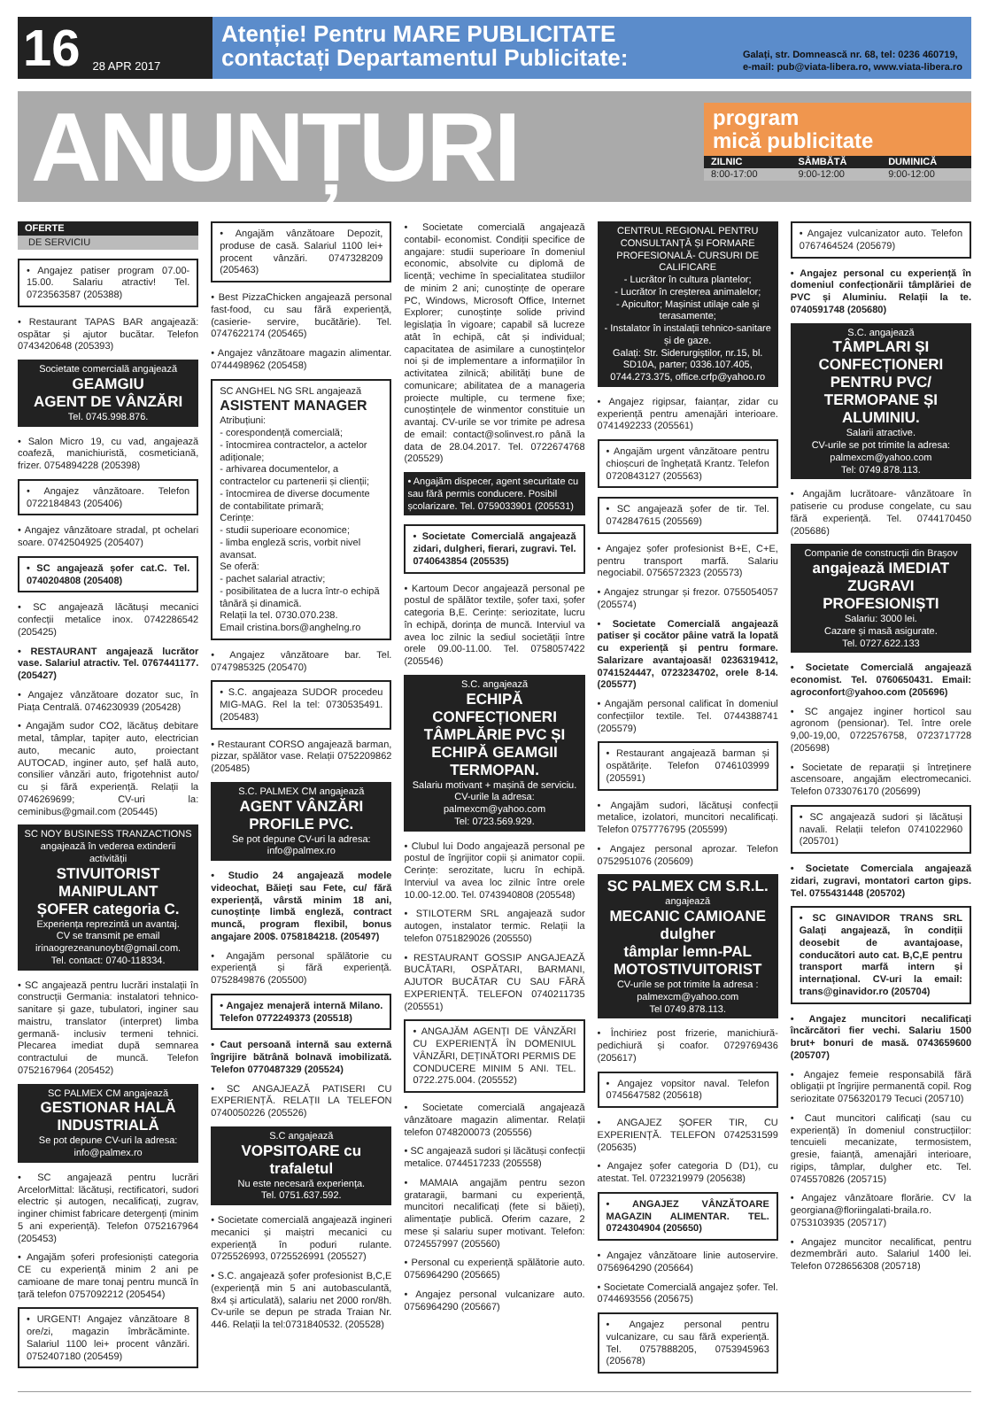16 28 APR 2017
Atenție! Pentru MARE PUBLICITATE
contactați Departamentul Publicitate:
Galați, str. Domnească nr. 68, tel: 0236 460719,
e-mail: pub@viata-libera.ro, www.viata-libera.ro
ANUNȚURI
program
mică publicitate
| ZILNIC | SÂMBĂTĂ | DUMINICĂ |
| --- | --- | --- |
| 8:00-17:00 | 9:00-12:00 | 9:00-12:00 |
OFERTE
DE SERVICIU
• Angajez patiser program 07.00-15.00. Salariu atractiv! Tel. 0723563587 (205388)
• Restaurant TAPAS BAR angajează: ospătar și ajutor bucătar. Telefon 0743420648 (205393)
Societate comercială angajează
GEAMGIU
AGENT DE VÂNZĂRI
Tel. 0745.998.876.
• Salon Micro 19, cu vad, angajează coafeză, manichiuristă, cosmeticiană, frizer. 0754894228 (205398)
• Angajez vânzătoare. Telefon 0722184843 (205406)
• Angajez vânzătoare stradal, pt ochelari soare. 0742504925 (205407)
• SC angajează șofer cat.C. Tel. 0740204808 (205408)
• SC angajează lăcătuși mecanici confecții metalice inox. 0742286542 (205425)
• RESTAURANT angajează lucrător vase. Salariul atractiv. Tel. 0767441177. (205427)
• Angajez vânzătoare dozator suc, în Piața Centrală. 0746230939 (205428)
• Angajăm sudor CO2, lăcătuș debitare metal, tâmplar, tapițer auto, electrician auto, mecanic auto, proiectant AUTOCAD, inginer auto, șef hală auto, consilier vânzări auto, frigotehnist auto/ cu și fără experiență. Relații la 0746269699; CV-uri la: ceminibus@gmail.com (205445)
SC NOY BUSINESS TRANZACTIONS angajează în vederea extinderii activității
STIVUITORIST
MANIPULANT
ȘOFER categoria C.
Experiența reprezintă un avantaj.
CV se transmit pe email irinaogrezeanunoybt@gmail.com.
Tel. contact: 0740-118334.
• SC angajează pentru lucrări instalații în construcții Germania: instalatori tehnico- sanitare și gaze, tubulatori, inginer sau maistru, translator (interpret) limba germană- inclusiv termeni tehnici. Plecarea imediat după semnarea contractului de muncă. Telefon 0752167964 (205452)
SC PALMEX CM angajează
GESTIONAR HALĂ INDUSTRIALĂ
Se pot depune CV-uri la adresa: info@palmex.ro
• SC angajează pentru lucrări ArcelorMittal: lăcătuși, rectificatori, sudori electric și autogen, necalificați, zugrav, inginer chimist fabricare detergenți (minim 5 ani experiență). Telefon 0752167964 (205453)
• Angajăm șoferi profesioniști categoria CE cu experiență minim 2 ani pe camioane de mare tonaj pentru muncă în țară telefon 0757092212 (205454)
• URGENT! Angajez vânzătoare 8 ore/zi, magazin îmbrăcăminte. Salariul 1100 lei+ procent vânzări. 0752407180 (205459)
• Angajăm vânzătoare Depozit, produse de casă. Salariul 1100 lei+ procent vânzări. 0747328209 (205463)
• Best PizzaChicken angajează personal fast-food, cu sau fără experiență, (casierie- servire, bucătărie). Tel. 0747622174 (205465)
• Angajez vânzătoare magazin alimentar. 0744498962 (205458)
SC ANGHEL NG SRL angajează
ASISTENT MANAGER
Atribuțiuni:
- corespondență comercială;
- întocmirea contractelor, a actelor adiționale;
- arhivarea documentelor, a contractelor cu partenerii și clienții;
- întocmirea de diverse documente de contabilitate primară;
Cerințe:
- studii superioare economice;
- limba engleză scris, vorbit nivel avansat.
Se oferă:
- pachet salarial atractiv;
- posibilitatea de a lucra într-o echipă tânără și dinamică.
Relații la tel. 0730.070.238.
Email cristina.bors@anghelng.ro
• Angajez vânzătoare bar. Tel. 0747985325 (205470)
• S.C. angajeaza SUDOR procedeu MIG-MAG. Rel la tel: 0730535491. (205483)
• Restaurant CORSO angajează barman, pizzar, spălător vase. Relații 0752209862 (205485)
S.C. PALMEX CM angajează
AGENT VÂNZĂRI PROFILE PVC.
Se pot depune CV-uri la adresa: info@palmex.ro
• Studio 24 angajează modele videochat, Băieți sau Fete, cu/ fără experiență, vârstă minim 18 ani, cunoștințe limbă engleză, contract muncă, program flexibil, bonus angajare 200$. 0758184218. (205497)
• Angajăm personal spălătorie cu experiență și fără experiență. 0752849876 (205500)
• Angajez menajeră internă Milano. Telefon 0772249373 (205518)
• Caut persoană internă sau externă îngrijire bătrână bolnavă imobilizată. Telefon 0770487329 (205524)
• SC ANGAJEAZĂ PATISERI CU EXPERIENȚĂ. RELAȚII LA TELEFON 0740050226 (205526)
S.C angajează
VOPSITOARE cu trafaletul
Nu este necesară experiența.
Tel. 0751.637.592.
• Societate comercială angajează ingineri mecanici și maiștri mecanici cu experiență în poduri rulante. 0725526993, 0725526991 (205527)
• S.C. angajează șofer profesionist B,C,E (experiență min 5 ani autobasculantă, 8x4 și articulată), salariu net 2000 ron/8h. Cv-urile se depun pe strada Traian Nr. 446. Relații la tel:0731840532. (205528)
• Societate comercială angajează contabil- economist. Condiții specifice de angajare: studii superioare în domeniul economic, absolvite cu diplomă de licență; vechime în specialitatea studiilor de minim 2 ani; cunoștințe de operare PC, Windows, Microsoft Office, Internet Explorer; cunoștințe solide privind legislația în vigoare; capabil să lucreze atât în echipă, cât și individual; capacitatea de asimilare a cunoștințelor noi și de implementare a informațiilor în activitatea zilnică; abilități bune de comunicare; abilitatea de a manageria proiecte multiple, cu termene fixe; cunoștințele de winmentor constituie un avantaj. CV-urile se vor trimite pe adresa de email: contact@solinvest.ro până la data de 28.04.2017. Tel. 0722674768 (205529)
• Angajăm dispecer, agent securitate cu sau fără permis conducere. Posibil școlarizare. Tel. 0759033901 (205531)
• Societate Comercială angajează zidari, dulgheri, fierari, zugravi. Tel. 0740643854 (205535)
• Kartoum Decor angajează personal pe postul de spălător textile, șofer taxi, șofer categoria B,E. Cerințe: seriozitate, lucru în echipă, dorința de muncă. Interviul va avea loc zilnic la sediul societății între orele 09.00-11.00. Tel. 0758057422 (205546)
S.C. angajează
ECHIPĂ CONFECȚIONERI TÂMPLĂRIE PVC ȘI ECHIPĂ GEAMGII TERMOPAN.
Salariu motivant + mașină de serviciu.
CV-urile la adresa: palmexcm@yahoo.com
Tel: 0723.569.929.
• Clubul lui Dodo angajează personal pe postul de îngrijitor copii și animator copii. Cerințe: serozitate, lucru în echipă. Interviul va avea loc zilnic între orele 10.00-12.00. Tel. 0743940808 (205548)
• STILOTERM SRL angajează sudor autogen, instalator termic. Relații la telefon 0751829026 (205550)
• RESTAURANT GOSSIP ANGAJEAZĂ BUCĂTARI, OSPĂTARI, BARMANI, AJUTOR BUCĂTAR CU SAU FĂRĂ EXPERIENȚĂ. TELEFON 0740211735 (205551)
• ANGAJĂM AGENȚI DE VÂNZĂRI CU EXPERIENȚĂ ÎN DOMENIUL VÂNZĂRI, DEȚINĂTORI PERMIS DE CONDUCERE MINIM 5 ANI. TEL. 0722.275.004. (205552)
• Societate comercială angajează vânzătoare magazin alimentar. Relații telefon 0748200073 (205556)
• SC angajează sudori și lăcătuși confecții metalice. 0744517233 (205558)
• MAMAIA angajăm pentru sezon grataragii, barmani cu experiență, muncitori necalificați (fete si băieți), alimentație publică. Oferim cazare, 2 mese și salariu super motivant. Telefon: 0724557997 (205560)
• Personal cu experiență spălătorie auto. 0756964290 (205665)
• Angajez personal vulcanizare auto. 0756964290 (205667)
CENTRUL REGIONAL PENTRU CONSULTANȚĂ ȘI FORMARE PROFESIONALĂ- CURSURI DE CALIFICARE
- Lucrător în cultura plantelor;
- Lucrător în creșterea animalelor;
- Apicultor; Mașinist utilaje cale și terasamente;
- Instalator în instalații tehnico-sanitare și de gaze.
Galați: Str. Siderurgiștilor, nr.15, bl. SD10A, parter; 0336.107.405, 0744.273.375, office.crfp@yahoo.ro
• Angajez rigipsar, faianțar, zidar cu experiență pentru amenajări interioare. 0741492233 (205561)
• Angajăm urgent vânzătoare pentru chioșcuri de înghețată Krantz. Telefon 0720843127 (205563)
• SC angajează șofer de tir. Tel. 0742847615 (205569)
• Angajez șofer profesionist B+E, C+E, pentru transport marfă. Salariu negociabil. 0756572323 (205573)
• Angajez strungar și frezor. 0755054057 (205574)
• Societate Comercială angajează patiser și cocător pâine vatră la lopată cu experiență și pentru formare. Salarizare avantajoasă! 0236319412, 0741524447, 0723234702, orele 8-14. (205577)
• Angajăm personal calificat în domeniul confecțiilor textile. Tel. 0744388741 (205579)
• Restaurant angajează barman și ospătărițe. Telefon 0746103999 (205591)
• Angajăm sudori, lăcătuși confecții metalice, izolatori, muncitori necalificați. Telefon 0757776795 (205599)
• Angajez personal aprozar. Telefon 0752951076 (205609)
SC PALMEX CM S.R.L.
angajează
MECANIC CAMIOANE
dulgher
tâmplar lemn-PAL
MOTOSTIVUITORIST
CV-urile se pot trimite la adresa : palmexcm@yahoo.com
Tel 0749.878.113.
• Închiriez post frizerie, manichiură-pedichiură și coafor. 0729769436 (205617)
• Angajez vopsitor naval. Telefon 0745647582 (205618)
• ANGAJEZ ȘOFER TIR, CU EXPERIENȚĂ. TELEFON 0742531599 (205635)
• Angajez șofer categoria D (D1), cu atestat. Tel. 0723219979 (205638)
• ANGAJEZ VÂNZĂTOARE MAGAZIN ALIMENTAR. TEL. 0724304904 (205650)
• Angajez vânzătoare linie autoservire. 0756964290 (205664)
• Societate Comercială angajez șofer. Tel. 0744693556 (205675)
• Angajez personal pentru vulcanizare, cu sau fără experiență. Tel. 0757888205, 0753945963 (205678)
• Angajez vulcanizator auto. Telefon 0767464524 (205679)
• Angajez personal cu experiență în domeniul confecționării tâmplăriei de PVC și Aluminiu. Relații la te. 0740591748 (205680)
S.C. angajează
TÂMPLARI ȘI CONFECȚIONERI PENTRU PVC/ TERMOPANE ȘI ALUMINIU.
Salarii atractive.
CV-urile se pot trimite la adresa: palmexcm@yahoo.com
Tel: 0749.878.113.
• Angajăm lucrătoare- vânzătoare în patiserie cu produse congelate, cu sau fără experiență. Tel. 0744170450 (205686)
Companie de construcții din Brașov
angajează IMEDIAT ZUGRAVI PROFESIONIȘTI
Salariu: 3000 lei.
Cazare și masă asigurate.
Tel. 0727.622.133
• Societate Comercială angajează economist. Tel. 0760650431. Email: agroconfort@yahoo.com (205696)
• SC angajez inginer horticol sau agronom (pensionar). Tel. între orele 9,00-19,00, 0722576758, 0723717728 (205698)
• Societate de reparații și întreținere ascensoare, angajăm electromecanici. Telefon 0733076170 (205699)
• SC angajează sudori și lăcătuși navali. Relații telefon 0741022960 (205701)
• Societate Comerciala angajează zidari, zugravi, montatori carton gips. Tel. 0755431448 (205702)
• SC GINAVIDOR TRANS SRL Galați angajează, în condiții deosebit de avantajoase, conducători auto cat. B,C,E pentru transport marfă intern și internațional. CV-uri la email: trans@ginavidor.ro (205704)
• Angajez muncitori necalificați încărcători fier vechi. Salariu 1500 brut+ bonuri de masă. 0743659600 (205707)
• Angajez femeie responsabilă fără obligații pt îngrijire permanentă copil. Rog seriozitate 0756320179 Tecuci (205710)
• Caut muncitori calificați (sau cu experiență) în domeniul construcțiilor: tencuieli mecanizate, termosistem, gresie, faianță, amenajări interioare, rigips, tâmplar, dulgher etc. Tel. 0745570826 (205715)
• Angajez vânzătoare florărie. CV la georgiana@floriingalati-braila.ro. 0753103935 (205717)
• Angajez muncitor necalificat, pentru dezmembrări auto. Salariul 1400 lei. Telefon 0728656308 (205718)